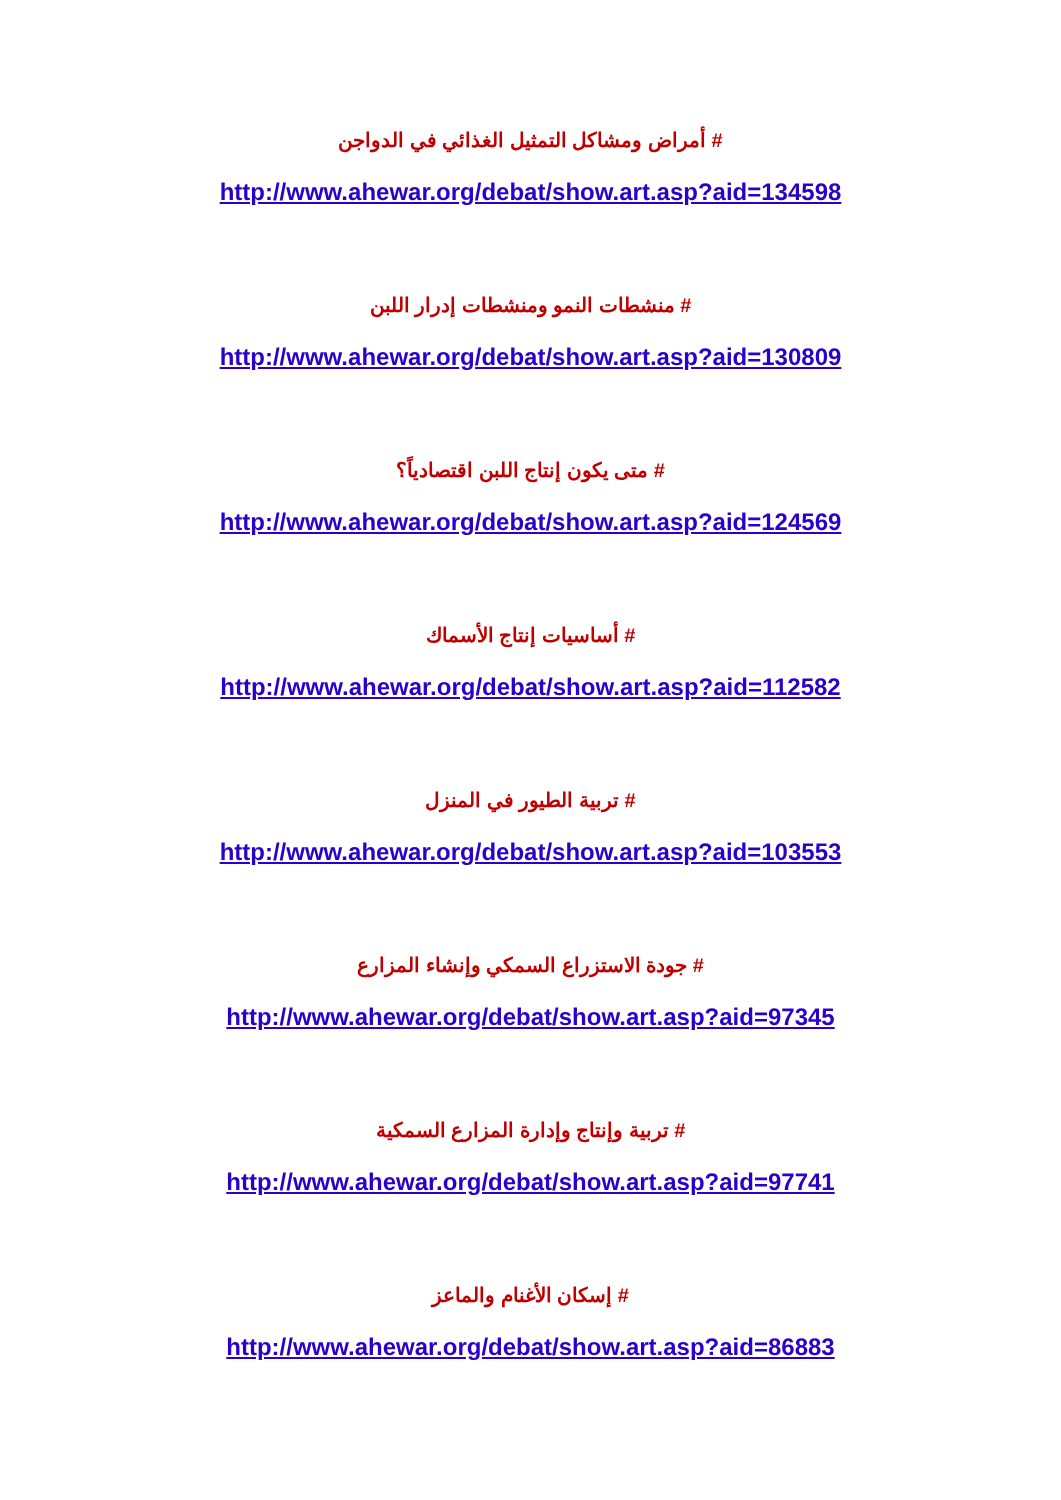# أمراض ومشاكل التمثيل الغذائي في الدواجن
http://www.ahewar.org/debat/show.art.asp?aid=134598
# منشطات النمو ومنشطات إدرار اللبن
http://www.ahewar.org/debat/show.art.asp?aid=130809
# متى يكون إنتاج اللبن اقتصادياً؟
http://www.ahewar.org/debat/show.art.asp?aid=124569
# أساسيات إنتاج الأسماك
http://www.ahewar.org/debat/show.art.asp?aid=112582
# تربية الطيور في المنزل
http://www.ahewar.org/debat/show.art.asp?aid=103553
# جودة الاستزراع السمكي وإنشاء المزارع
http://www.ahewar.org/debat/show.art.asp?aid=97345
# تربية وإنتاج وإدارة المزارع السمكية
http://www.ahewar.org/debat/show.art.asp?aid=97741
# إسكان الأغنام والماعز
http://www.ahewar.org/debat/show.art.asp?aid=86883